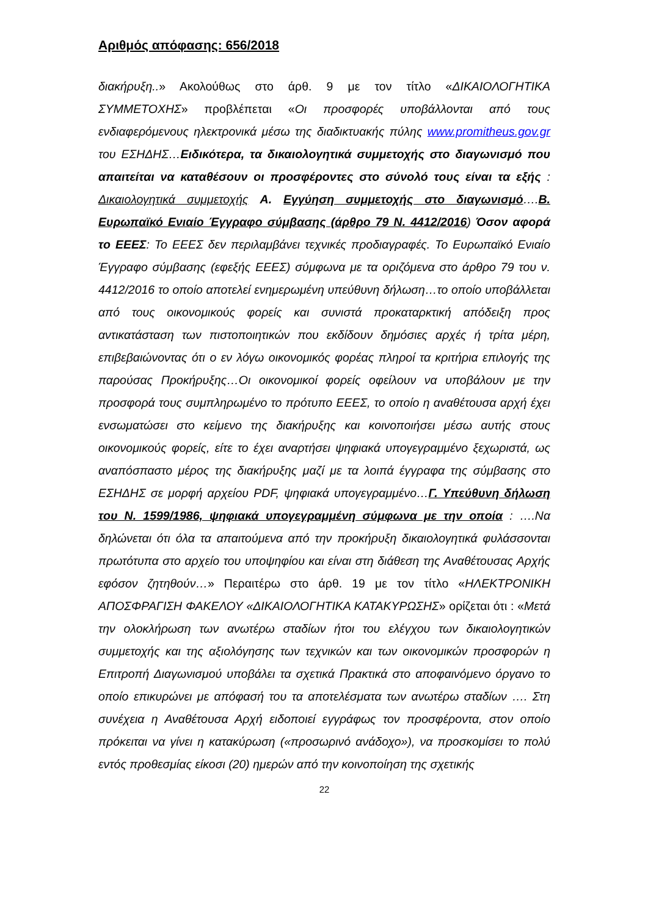Αριθμός απόφασης: 656/2018
διακήρυξη..» Ακολούθως στο άρθ. 9 με τον τίτλο «ΔΙΚΑΙΟΛΟΓΗΤΙΚΑ ΣΥΜΜΕΤΟΧΗΣ» προβλέπεται «Οι προσφορές υποβάλλονται από τους ενδιαφερόμενους ηλεκτρονικά μέσω της διαδικτυακής πύλης www.promitheus.gov.gr του ΕΣΗΔΗΣ…Ειδικότερα, τα δικαιολογητικά συμμετοχής στο διαγωνισμό που απαιτείται να καταθέσουν οι προσφέροντες στο σύνολό τους είναι τα εξής : Δικαιολογητικά συμμετοχής Α. Εγγύηση συμμετοχής στο διαγωνισμό….Β. Ευρωπαϊκό Ενιαίο Έγγραφο σύμβασης (άρθρο 79 Ν. 4412/2016) Όσον αφορά το ΕΕΕΣ: Το ΕΕΕΣ δεν περιλαμβάνει τεχνικές προδιαγραφές. Το Ευρωπαϊκό Ενιαίο Έγγραφο σύμβασης (εφεξής ΕΕΕΣ) σύμφωνα με τα οριζόμενα στο άρθρο 79 του ν. 4412/2016 το οποίο αποτελεί ενημερωμένη υπεύθυνη δήλωση…το οποίο υποβάλλεται από τους οικονομικούς φορείς και συνιστά προκαταρκτική απόδειξη προς αντικατάσταση των πιστοποιητικών που εκδίδουν δημόσιες αρχές ή τρίτα μέρη, επιβεβαιώνοντας ότι ο εν λόγω οικονομικός φορέας πληροί τα κριτήρια επιλογής της παρούσας Προκήρυξης…Οι οικονομικοί φορείς οφείλουν να υποβάλουν με την προσφορά τους συμπληρωμένο το πρότυπο ΕΕΕΣ, το οποίο η αναθέτουσα αρχή έχει ενσωματώσει στο κείμενο της διακήρυξης και κοινοποιήσει μέσω αυτής στους οικονομικούς φορείς, είτε το έχει αναρτήσει ψηφιακά υπογεγραμμένο ξεχωριστά, ως αναπόσπαστο μέρος της διακήρυξης μαζί με τα λοιπά έγγραφα της σύμβασης στο ΕΣΗΔΗΣ σε μορφή αρχείου PDF, ψηφιακά υπογεγραμμένο…Γ. Υπεύθυνη δήλωση του Ν. 1599/1986, ψηφιακά υπογεγραμμένη σύμφωνα με την οποία : ….Να δηλώνεται ότι όλα τα απαιτούμενα από την προκήρυξη δικαιολογητικά φυλάσσονται πρωτότυπα στο αρχείο του υποψηφίου και είναι στη διάθεση της Αναθέτουσας Αρχής εφόσον ζητηθούν…» Περαιτέρω στο άρθ. 19 με τον τίτλο «ΗΛΕΚΤΡΟΝΙΚΗ ΑΠΟΣΦΡΑΓΙΣΗ ΦΑΚΕΛΟΥ «ΔΙΚΑΙΟΛΟΓΗΤΙΚΑ ΚΑΤΑΚΥΡΩΣΗΣ» ορίζεται ότι : «Μετά την ολοκλήρωση των ανωτέρω σταδίων ήτοι του ελέγχου των δικαιολογητικών συμμετοχής και της αξιολόγησης των τεχνικών και των οικονομικών προσφορών η Επιτροπή Διαγωνισμού υποβάλει τα σχετικά Πρακτικά στο αποφαινόμενο όργανο το οποίο επικυρώνει με απόφασή του τα αποτελέσματα των ανωτέρω σταδίων …. Στη συνέχεια η Αναθέτουσα Αρχή ειδοποιεί εγγράφως τον προσφέροντα, στον οποίο πρόκειται να γίνει η κατακύρωση («προσωρινό ανάδοχο»), να προσκομίσει το πολύ εντός προθεσμίας είκοσι (20) ημερών από την κοινοποίηση της σχετικής
22